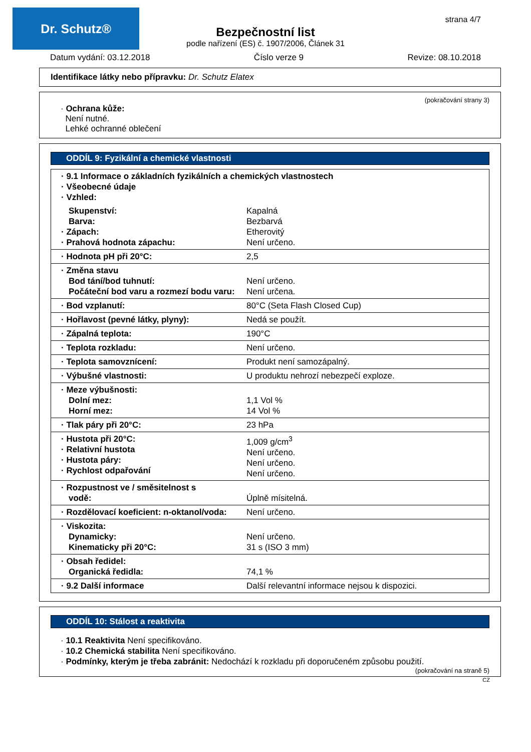Dr. Schutz® strana 4/7
Bezpečnostní list
podle nařízení (ES) č. 1907/2006, Článek 31
Datum vydání: 03.12.2018 Číslo verze 9 Revize: 08.10.2018
Identifikace látky nebo přípravku: Dr. Schutz Elatex
(pokračování strany 3)
· Ochrana kůže:
Není nutné.
Lehké ochranné oblečení
ODDÍL 9: Fyzikální a chemické vlastnosti
| · 9.1 Informace o základních fyzikálních a chemických vlastnostech · Všeobecné údaje · Vzhled: | |
| Skupenství: Barva: · Zápach: · Prahová hodnota zápachu: | Kapalná Bezbarvá Etherovitý Není určeno. |
| · Hodnota pH při 20°C: | 2,5 |
| · Změna stavu Bod tání/bod tuhnutí: Počáteční bod varu a rozmezí bodu varu: | Není určeno. Není určena. |
| · Bod vzplanutí: | 80°C (Seta Flash Closed Cup) |
| · Hořlavost (pevné látky, plyny): | Nedá se použít. |
| · Zápalná teplota: | 190°C |
| · Teplota rozkladu: | Není určeno. |
| · Teplota samovznícení: | Produkt není samozápalný. |
| · Výbušné vlastnosti: | U produktu nehrozí nebezpečí exploze. |
| · Meze výbušnosti: Dolní mez: Horní mez: | 1,1 Vol % 14 Vol % |
| · Tlak páry při 20°C: | 23 hPa |
| · Hustota při 20°C: · Relativní hustota · Hustota páry: · Rychlost odpařování | 1,009 g/cm<sup>3</sup> Není určeno. Není určeno. Není určeno. |
| · Rozpustnost ve / směsitelnost s vodě: | Úplně mísitelná. |
| · Rozdělovací koeficient: n-oktanol/voda: | Není určeno. |
| · Viskozita: Dynamicky: Kinematicky při 20°C: | Není určeno. 31 s (ISO 3 mm) |
| · Obsah ředidel: Organická ředidla: | 74,1 % |
| · 9.2 Další informace | Další relevantní informace nejsou k dispozici. |
ODDÍL 10: Stálost a reaktivita
· 10.1 Reaktivita Není specifikováno.
· 10.2 Chemická stabilita Není specifikováno.
· Podmínky, kterým je třeba zabránit: Nedochází k rozkladu při doporučeném způsobu použití.
(pokračování na straně 5)
CZ